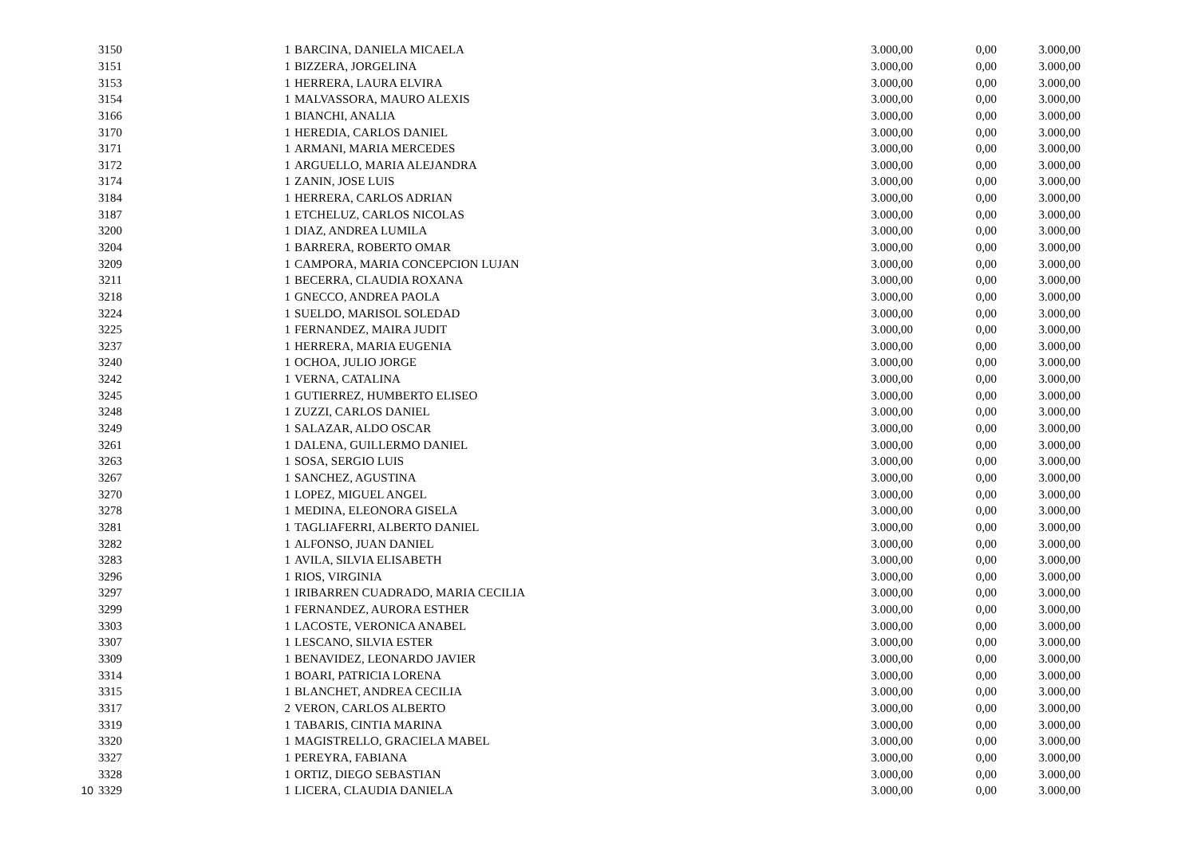| | 3150 | 1 | BARCINA, DANIELA MICAELA | 3.000,00 | 0,00 | 3.000,00 |
| | 3151 | 1 | BIZZERA, JORGELINA | 3.000,00 | 0,00 | 3.000,00 |
| | 3153 | 1 | HERRERA, LAURA ELVIRA | 3.000,00 | 0,00 | 3.000,00 |
| | 3154 | 1 | MALVASSORA, MAURO ALEXIS | 3.000,00 | 0,00 | 3.000,00 |
| | 3166 | 1 | BIANCHI, ANALIA | 3.000,00 | 0,00 | 3.000,00 |
| | 3170 | 1 | HEREDIA, CARLOS DANIEL | 3.000,00 | 0,00 | 3.000,00 |
| | 3171 | 1 | ARMANI, MARIA MERCEDES | 3.000,00 | 0,00 | 3.000,00 |
| | 3172 | 1 | ARGUELLO, MARIA ALEJANDRA | 3.000,00 | 0,00 | 3.000,00 |
| | 3174 | 1 | ZANIN, JOSE LUIS | 3.000,00 | 0,00 | 3.000,00 |
| | 3184 | 1 | HERRERA, CARLOS ADRIAN | 3.000,00 | 0,00 | 3.000,00 |
| | 3187 | 1 | ETCHELUZ, CARLOS NICOLAS | 3.000,00 | 0,00 | 3.000,00 |
| | 3200 | 1 | DIAZ, ANDREA LUMILA | 3.000,00 | 0,00 | 3.000,00 |
| | 3204 | 1 | BARRERA, ROBERTO OMAR | 3.000,00 | 0,00 | 3.000,00 |
| | 3209 | 1 | CAMPORA, MARIA CONCEPCION LUJAN | 3.000,00 | 0,00 | 3.000,00 |
| | 3211 | 1 | BECERRA, CLAUDIA ROXANA | 3.000,00 | 0,00 | 3.000,00 |
| | 3218 | 1 | GNECCO, ANDREA PAOLA | 3.000,00 | 0,00 | 3.000,00 |
| | 3224 | 1 | SUELDO, MARISOL SOLEDAD | 3.000,00 | 0,00 | 3.000,00 |
| | 3225 | 1 | FERNANDEZ, MAIRA JUDIT | 3.000,00 | 0,00 | 3.000,00 |
| | 3237 | 1 | HERRERA, MARIA EUGENIA | 3.000,00 | 0,00 | 3.000,00 |
| | 3240 | 1 | OCHOA, JULIO JORGE | 3.000,00 | 0,00 | 3.000,00 |
| | 3242 | 1 | VERNA, CATALINA | 3.000,00 | 0,00 | 3.000,00 |
| | 3245 | 1 | GUTIERREZ, HUMBERTO ELISEO | 3.000,00 | 0,00 | 3.000,00 |
| | 3248 | 1 | ZUZZI, CARLOS DANIEL | 3.000,00 | 0,00 | 3.000,00 |
| | 3249 | 1 | SALAZAR, ALDO OSCAR | 3.000,00 | 0,00 | 3.000,00 |
| | 3261 | 1 | DALENA, GUILLERMO DANIEL | 3.000,00 | 0,00 | 3.000,00 |
| | 3263 | 1 | SOSA, SERGIO LUIS | 3.000,00 | 0,00 | 3.000,00 |
| | 3267 | 1 | SANCHEZ, AGUSTINA | 3.000,00 | 0,00 | 3.000,00 |
| | 3270 | 1 | LOPEZ, MIGUEL ANGEL | 3.000,00 | 0,00 | 3.000,00 |
| | 3278 | 1 | MEDINA, ELEONORA GISELA | 3.000,00 | 0,00 | 3.000,00 |
| | 3281 | 1 | TAGLIAFERRI, ALBERTO DANIEL | 3.000,00 | 0,00 | 3.000,00 |
| | 3282 | 1 | ALFONSO, JUAN DANIEL | 3.000,00 | 0,00 | 3.000,00 |
| | 3283 | 1 | AVILA, SILVIA ELISABETH | 3.000,00 | 0,00 | 3.000,00 |
| | 3296 | 1 | RIOS, VIRGINIA | 3.000,00 | 0,00 | 3.000,00 |
| | 3297 | 1 | IRIBARREN CUADRADO, MARIA CECILIA | 3.000,00 | 0,00 | 3.000,00 |
| | 3299 | 1 | FERNANDEZ, AURORA ESTHER | 3.000,00 | 0,00 | 3.000,00 |
| | 3303 | 1 | LACOSTE, VERONICA ANABEL | 3.000,00 | 0,00 | 3.000,00 |
| | 3307 | 1 | LESCANO, SILVIA ESTER | 3.000,00 | 0,00 | 3.000,00 |
| | 3309 | 1 | BENAVIDEZ, LEONARDO JAVIER | 3.000,00 | 0,00 | 3.000,00 |
| | 3314 | 1 | BOARI, PATRICIA LORENA | 3.000,00 | 0,00 | 3.000,00 |
| | 3315 | 1 | BLANCHET, ANDREA CECILIA | 3.000,00 | 0,00 | 3.000,00 |
| | 3317 | 2 | VERON, CARLOS ALBERTO | 3.000,00 | 0,00 | 3.000,00 |
| | 3319 | 1 | TABARIS, CINTIA MARINA | 3.000,00 | 0,00 | 3.000,00 |
| | 3320 | 1 | MAGISTRELLO, GRACIELA MABEL | 3.000,00 | 0,00 | 3.000,00 |
| | 3327 | 1 | PEREYRA, FABIANA | 3.000,00 | 0,00 | 3.000,00 |
| | 3328 | 1 | ORTIZ, DIEGO SEBASTIAN | 3.000,00 | 0,00 | 3.000,00 |
| 10 | 3329 | 1 | LICERA, CLAUDIA DANIELA | 3.000,00 | 0,00 | 3.000,00 |